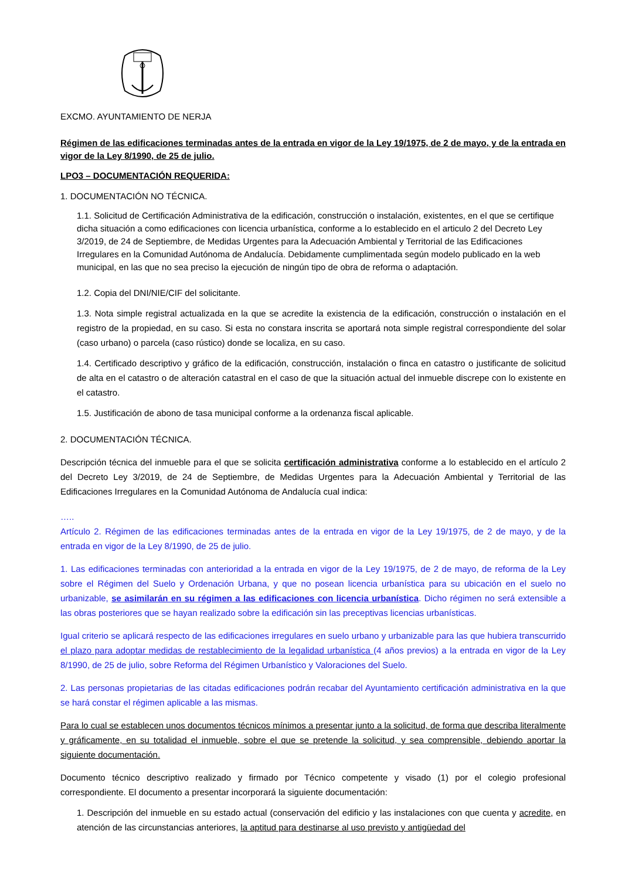EXCMO. AYUNTAMIENTO DE NERJA
Régimen de las edificaciones terminadas antes de la entrada en vigor de la Ley 19/1975, de 2 de mayo, y de la entrada en vigor de la Ley 8/1990, de 25 de julio.
LPO3 – DOCUMENTACIÓN REQUERIDA:
1. DOCUMENTACIÓN NO TÉCNICA.
1.1. Solicitud de Certificación Administrativa de la edificación, construcción o instalación, existentes, en el que se certifique dicha situación a como edificaciones con licencia urbanística, conforme a lo establecido en el articulo 2 del Decreto Ley 3/2019, de 24 de Septiembre, de Medidas Urgentes para la Adecuación Ambiental y Territorial de las Edificaciones Irregulares en la Comunidad Autónoma de Andalucía. Debidamente cumplimentada según modelo publicado en la web municipal, en las que no sea preciso la ejecución de ningún tipo de obra de reforma o adaptación.
1.2. Copia del DNI/NIE/CIF del solicitante.
1.3. Nota simple registral actualizada en la que se acredite la existencia de la edificación, construcción o instalación en el registro de la propiedad, en su caso. Si esta no constara inscrita se aportará nota simple registral correspondiente del solar (caso urbano) o parcela (caso rústico) donde se localiza, en su caso.
1.4. Certificado descriptivo y gráfico de la edificación, construcción, instalación o finca en catastro o justificante de solicitud de alta en el catastro o de alteración catastral en el caso de que la situación actual del inmueble discrepe con lo existente en el catastro.
1.5. Justificación de abono de tasa municipal conforme a la ordenanza fiscal aplicable.
2. DOCUMENTACIÓN TÉCNICA.
Descripción técnica del inmueble para el que se solicita certificación administrativa conforme a lo establecido en el artículo 2 del Decreto Ley 3/2019, de 24 de Septiembre, de Medidas Urgentes para la Adecuación Ambiental y Territorial de las Edificaciones Irregulares en la Comunidad Autónoma de Andalucía cual indica:
…..
Artículo 2. Régimen de las edificaciones terminadas antes de la entrada en vigor de la Ley 19/1975, de 2 de mayo, y de la entrada en vigor de la Ley 8/1990, de 25 de julio.
1. Las edificaciones terminadas con anterioridad a la entrada en vigor de la Ley 19/1975, de 2 de mayo, de reforma de la Ley sobre el Régimen del Suelo y Ordenación Urbana, y que no posean licencia urbanística para su ubicación en el suelo no urbanizable, se asimilarán en su régimen a las edificaciones con licencia urbanística. Dicho régimen no será extensible a las obras posteriores que se hayan realizado sobre la edificación sin las preceptivas licencias urbanísticas.
Igual criterio se aplicará respecto de las edificaciones irregulares en suelo urbano y urbanizable para las que hubiera transcurrido el plazo para adoptar medidas de restablecimiento de la legalidad urbanística (4 años previos) a la entrada en vigor de la Ley 8/1990, de 25 de julio, sobre Reforma del Régimen Urbanístico y Valoraciones del Suelo.
2. Las personas propietarias de las citadas edificaciones podrán recabar del Ayuntamiento certificación administrativa en la que se hará constar el régimen aplicable a las mismas.
Para lo cual se establecen unos documentos técnicos mínimos a presentar junto a la solicitud, de forma que describa literalmente y gráficamente, en su totalidad el inmueble, sobre el que se pretende la solicitud, y sea comprensible, debiendo aportar la siguiente documentación.
Documento técnico descriptivo realizado y firmado por Técnico competente y visado (1) por el colegio profesional correspondiente. El documento a presentar incorporará la siguiente documentación:
1. Descripción del inmueble en su estado actual (conservación del edificio y las instalaciones con que cuenta y acredite, en atención de las circunstancias anteriores, la aptitud para destinarse al uso previsto y antigüedad del